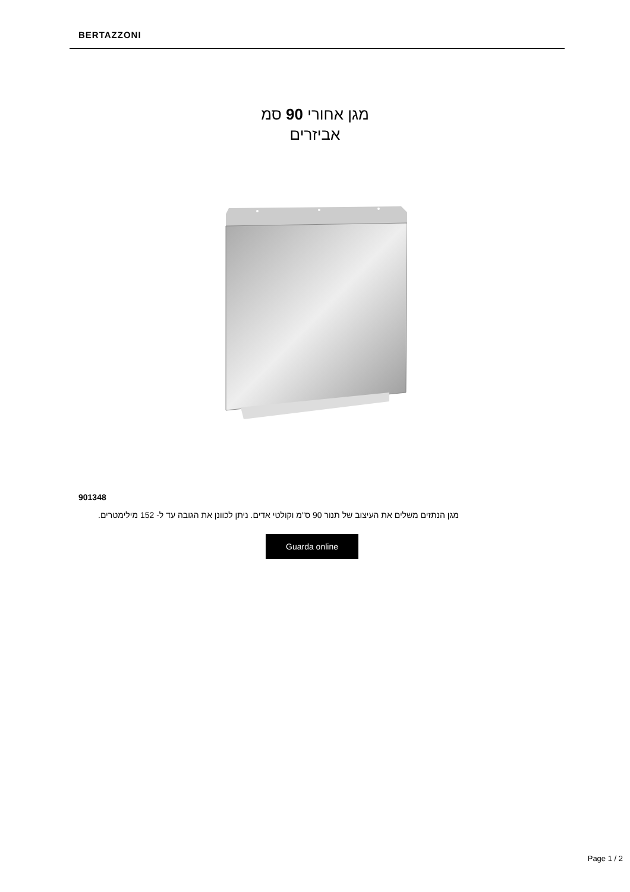BERTAZZONI
מגן אחורי 90 סמ
אביזרים
901348
מגן הנתזים משלים את העיצוב של תנור 90 ס"מ וקולטי אדים. ניתן לכוונן את הגובה עד ל- 152 מילימטרים.
Guarda online
Page 1 / 2